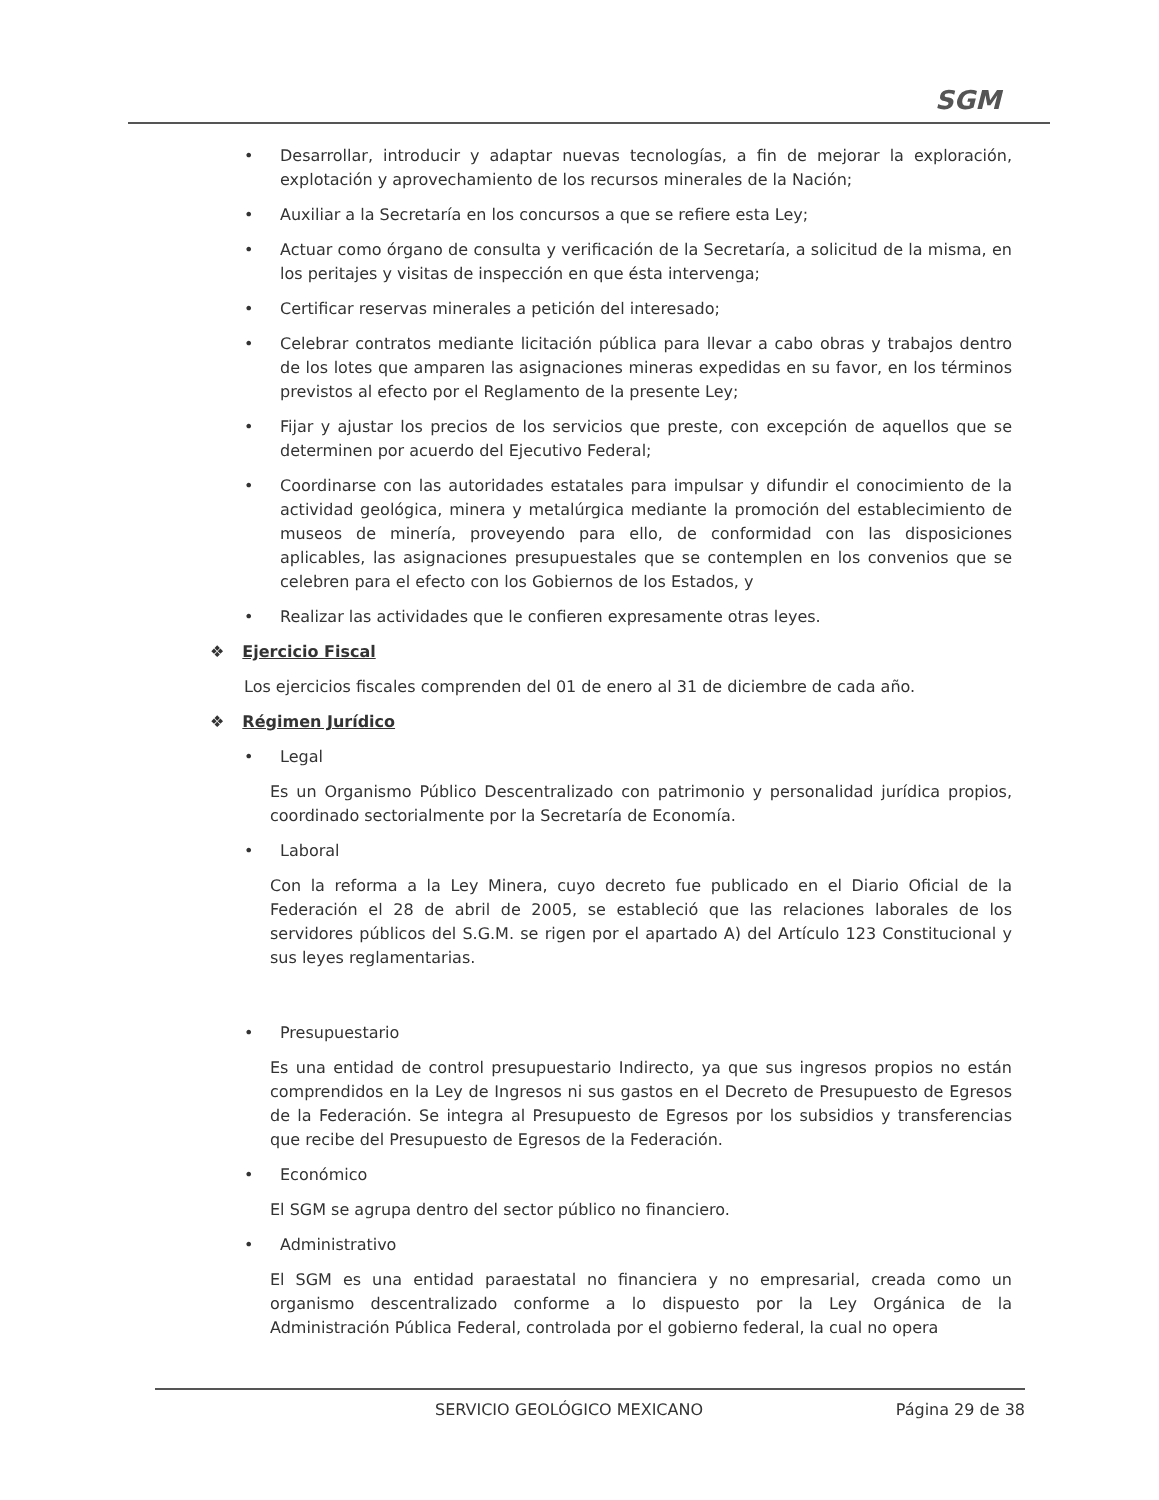SGM
• Desarrollar, introducir y adaptar nuevas tecnologías, a fin de mejorar la exploración, explotación y aprovechamiento de los recursos minerales de la Nación;
• Auxiliar a la Secretaría en los concursos a que se refiere esta Ley;
• Actuar como órgano de consulta y verificación de la Secretaría, a solicitud de la misma, en los peritajes y visitas de inspección en que ésta intervenga;
• Certificar reservas minerales a petición del interesado;
• Celebrar contratos mediante licitación pública para llevar a cabo obras y trabajos dentro de los lotes que amparen las asignaciones mineras expedidas en su favor, en los términos previstos al efecto por el Reglamento de la presente Ley;
• Fijar y ajustar los precios de los servicios que preste, con excepción de aquellos que se determinen por acuerdo del Ejecutivo Federal;
• Coordinarse con las autoridades estatales para impulsar y difundir el conocimiento de la actividad geológica, minera y metalúrgica mediante la promoción del establecimiento de museos de minería, proveyendo para ello, de conformidad con las disposiciones aplicables, las asignaciones presupuestales que se contemplen en los convenios que se celebren para el efecto con los Gobiernos de los Estados, y
• Realizar las actividades que le confieren expresamente otras leyes.
❖ Ejercicio Fiscal
Los ejercicios fiscales comprenden del 01 de enero al 31 de diciembre de cada año.
❖ Régimen Jurídico
• Legal
Es un Organismo Público Descentralizado con patrimonio y personalidad jurídica propios, coordinado sectorialmente por la Secretaría de Economía.
• Laboral
Con la reforma a la Ley Minera, cuyo decreto fue publicado en el Diario Oficial de la Federación el 28 de abril de 2005, se estableció que las relaciones laborales de los servidores públicos del S.G.M. se rigen por el apartado A) del Artículo 123 Constitucional y sus leyes reglamentarias.
• Presupuestario
Es una entidad de control presupuestario Indirecto, ya que sus ingresos propios no están comprendidos en la Ley de Ingresos ni sus gastos en el Decreto de Presupuesto de Egresos de la Federación. Se integra al Presupuesto de Egresos por los subsidios y transferencias que recibe del Presupuesto de Egresos de la Federación.
• Económico
El SGM se agrupa dentro del sector público no financiero.
• Administrativo
El SGM es una entidad paraestatal no financiera y no empresarial, creada como un organismo descentralizado conforme a lo dispuesto por la Ley Orgánica de la Administración Pública Federal, controlada por el gobierno federal, la cual no opera
SERVICIO GEOLÓGICO MEXICANO Página 29 de 38